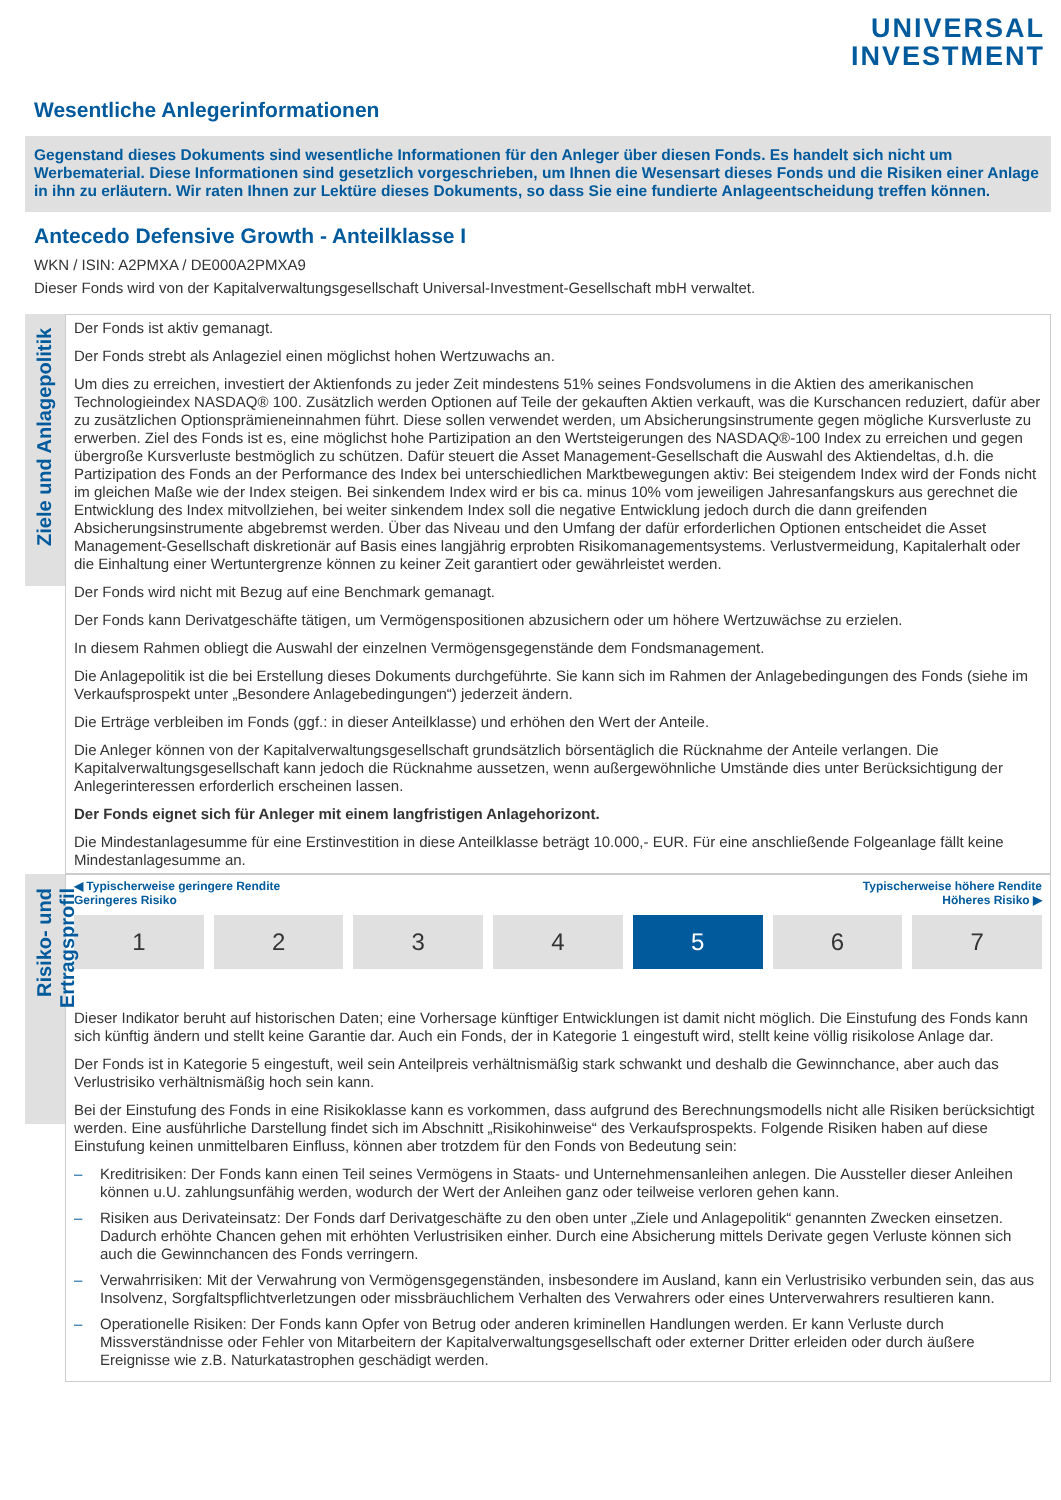UNIVERSAL
INVESTMENT
Wesentliche Anlegerinformationen
Gegenstand dieses Dokuments sind wesentliche Informationen für den Anleger über diesen Fonds. Es handelt sich nicht um Werbematerial. Diese Informationen sind gesetzlich vorgeschrieben, um Ihnen die Wesensart dieses Fonds und die Risiken einer Anlage in ihn zu erläutern. Wir raten Ihnen zur Lektüre dieses Dokuments, so dass Sie eine fundierte Anlageentscheidung treffen können.
Antecedo Defensive Growth - Anteilklasse I
WKN / ISIN: A2PMXA / DE000A2PMXA9
Dieser Fonds wird von der Kapitalverwaltungsgesellschaft Universal-Investment-Gesellschaft mbH verwaltet.
Ziele und Anlagepolitik
Der Fonds ist aktiv gemanagt.
Der Fonds strebt als Anlageziel einen möglichst hohen Wertzuwachs an.
Um dies zu erreichen, investiert der Aktienfonds zu jeder Zeit mindestens 51% seines Fondsvolumens in die Aktien des amerikanischen Technologieindex NASDAQ® 100. Zusätzlich werden Optionen auf Teile der gekauften Aktien verkauft, was die Kurschancen reduziert, dafür aber zu zusätzlichen Optionsprämieneinnahmen führt. Diese sollen verwendet werden, um Absicherungsinstrumente gegen mögliche Kursverluste zu erwerben. Ziel des Fonds ist es, eine möglichst hohe Partizipation an den Wertsteigerungen des NASDAQ®-100 Index zu erreichen und gegen übergroße Kursverluste bestmöglich zu schützen. Dafür steuert die Asset Management-Gesellschaft die Auswahl des Aktiendeltas, d.h. die Partizipation des Fonds an der Performance des Index bei unterschiedlichen Marktbewegungen aktiv: Bei steigendem Index wird der Fonds nicht im gleichen Maße wie der Index steigen. Bei sinkendem Index wird er bis ca. minus 10% vom jeweiligen Jahresanfangskurs aus gerechnet die Entwicklung des Index mitvollziehen, bei weiter sinkendem Index soll die negative Entwicklung jedoch durch die dann greifenden Absicherungsinstrumente abgebremst werden. Über das Niveau und den Umfang der dafür erforderlichen Optionen entscheidet die Asset Management-Gesellschaft diskretionär auf Basis eines langjährig erprobten Risikomanagementsystems. Verlustvermeidung, Kapitalerhalt oder die Einhaltung einer Wertuntergrenze können zu keiner Zeit garantiert oder gewährleistet werden.
Der Fonds wird nicht mit Bezug auf eine Benchmark gemanagt.
Der Fonds kann Derivatgeschäfte tätigen, um Vermögenspositionen abzusichern oder um höhere Wertzuwächse zu erzielen.
In diesem Rahmen obliegt die Auswahl der einzelnen Vermögensgegenstände dem Fondsmanagement.
Die Anlagepolitik ist die bei Erstellung dieses Dokuments durchgeführte. Sie kann sich im Rahmen der Anlagebedingungen des Fonds (siehe im Verkaufsprospekt unter „Besondere Anlagebedingungen“) jederzeit ändern.
Die Erträge verbleiben im Fonds (ggf.: in dieser Anteilklasse) und erhöhen den Wert der Anteile.
Die Anleger können von der Kapitalverwaltungsgesellschaft grundsätzlich börsentäglich die Rücknahme der Anteile verlangen. Die Kapitalverwaltungsgesellschaft kann jedoch die Rücknahme aussetzen, wenn außergewöhnliche Umstände dies unter Berücksichtigung der Anlegerinteressen erforderlich erscheinen lassen.
Der Fonds eignet sich für Anleger mit einem langfristigen Anlagehorizont.
Die Mindestanlagesumme für eine Erstinvestition in diese Anteilklasse beträgt 10.000,- EUR. Für eine anschließende Folgeanlage fällt keine Mindestanlagesumme an.
Risiko- und Ertragsprofil
◀ Typischerweise geringere Rendite
Geringeres Risiko
Typischerweise höhere Rendite
Höheres Risiko ▶
1 2 3 4 5 6 7
Dieser Indikator beruht auf historischen Daten; eine Vorhersage künftiger Entwicklungen ist damit nicht möglich. Die Einstufung des Fonds kann sich künftig ändern und stellt keine Garantie dar. Auch ein Fonds, der in Kategorie 1 eingestuft wird, stellt keine völlig risikolose Anlage dar.
Der Fonds ist in Kategorie 5 eingestuft, weil sein Anteilpreis verhältnismäßig stark schwankt und deshalb die Gewinnchance, aber auch das Verlustrisiko verhältnismäßig hoch sein kann.
Bei der Einstufung des Fonds in eine Risikoklasse kann es vorkommen, dass aufgrund des Berechnungsmodells nicht alle Risiken berücksichtigt werden. Eine ausführliche Darstellung findet sich im Abschnitt „Risikohinweise“ des Verkaufsprospekts. Folgende Risiken haben auf diese Einstufung keinen unmittelbaren Einfluss, können aber trotzdem für den Fonds von Bedeutung sein:
– Kreditrisiken: Der Fonds kann einen Teil seines Vermögens in Staats- und Unternehmensanleihen anlegen. Die Aussteller dieser Anleihen können u.U. zahlungsunfähig werden, wodurch der Wert der Anleihen ganz oder teilweise verloren gehen kann.
– Risiken aus Derivateinsatz: Der Fonds darf Derivatgeschäfte zu den oben unter „Ziele und Anlagepolitik“ genannten Zwecken einsetzen. Dadurch erhöhte Chancen gehen mit erhöhten Verlustrisiken einher. Durch eine Absicherung mittels Derivate gegen Verluste können sich auch die Gewinnchancen des Fonds verringern.
– Verwahrrisiken: Mit der Verwahrung von Vermögensgegenständen, insbesondere im Ausland, kann ein Verlustrisiko verbunden sein, das aus Insolvenz, Sorgfaltspflichtverletzungen oder missbräuchlichem Verhalten des Verwahrers oder eines Unterverwahrers resultieren kann.
– Operationelle Risiken: Der Fonds kann Opfer von Betrug oder anderen kriminellen Handlungen werden. Er kann Verluste durch Missverständnisse oder Fehler von Mitarbeitern der Kapitalverwaltungsgesellschaft oder externer Dritter erleiden oder durch äußere Ereignisse wie z.B. Naturkatastrophen geschädigt werden.